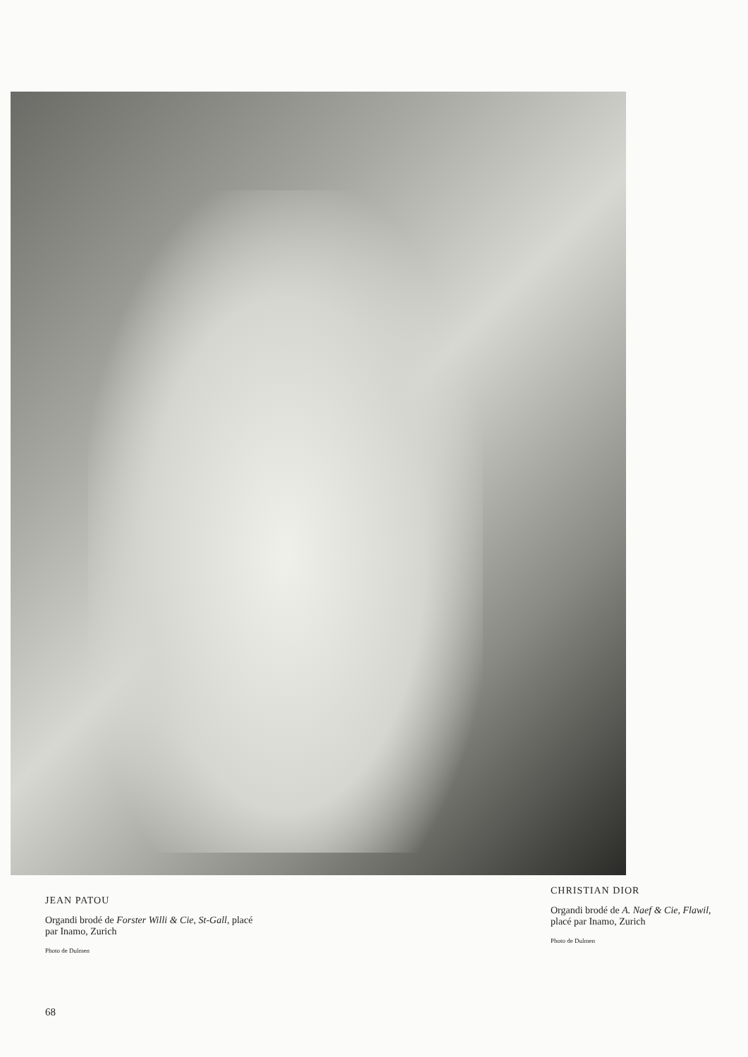JEAN PATOU
Organdi brodé de Forster Willi & Cie, St-Gall, placé par Inamo, Zurich
Photo de Dulmen
CHRISTIAN DIOR
Organdi brodé de A. Naef & Cie, Flawil, placé par Inamo, Zurich
Photo de Dulmen
68